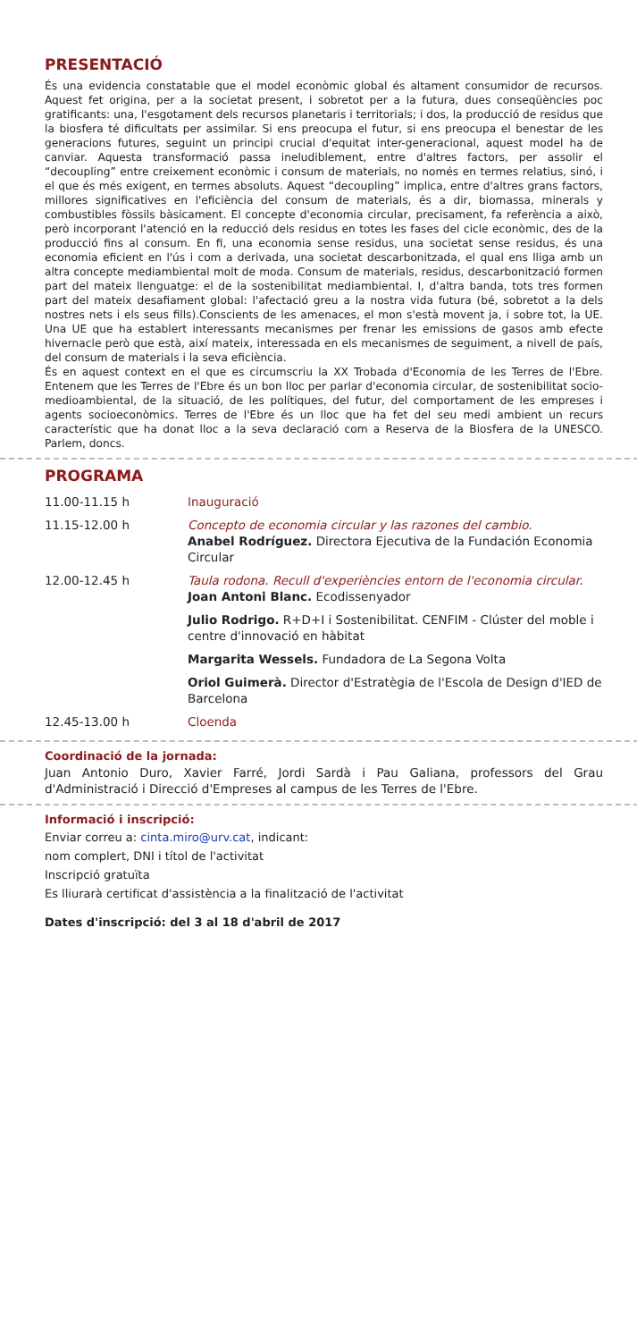PRESENTACIÓ
És una evidencia constatable que el model econòmic global és altament consumidor de recursos. Aquest fet origina, per a la societat present, i sobretot per a la futura, dues conseqüències poc gratificants: una, l'esgotament dels recursos planetaris i territorials; i dos, la producció de residus que la biosfera té dificultats per assimilar. Si ens preocupa el futur, si ens preocupa el benestar de les generacions futures, seguint un principi crucial d'equitat inter-generacional, aquest model ha de canviar. Aquesta transformació passa ineludiblement, entre d'altres factors, per assolir el “decoupling” entre creixement econòmic i consum de materials, no només en termes relatius, sinó, i el que és més exigent, en termes absoluts. Aquest “decoupling” implica, entre d'altres grans factors, millores significatives en l'eficiència del consum de materials, és a dir, biomassa, minerals y combustibles fòssils bàsicament. El concepte d'economia circular, precisament, fa referència a això, però incorporant l'atenció en la reducció dels residus en totes les fases del cicle econòmic, des de la producció fins al consum. En fi, una economia sense residus, una societat sense residus, és una economia eficient en l'ús i com a derivada, una societat descarbonitzada, el qual ens lliga amb un altra concepte mediambiental molt de moda. Consum de materials, residus, descarbonització formen part del mateix llenguatge: el de la sostenibilitat mediambiental. I, d'altra banda, tots tres formen part del mateix desafiament global: l'afectació greu a la nostra vida futura (bé, sobretot a la dels nostres nets i els seus fills).Conscients de les amenaces, el mon s'està movent ja, i sobre tot, la UE. Una UE que ha establert interessants mecanismes per frenar les emissions de gasos amb efecte hivernacle però que està, així mateix, interessada en els mecanismes de seguiment, a nivell de país, del consum de materials i la seva eficiència.
És en aquest context en el que es circumscriu la XX Trobada d'Economia de les Terres de l'Ebre. Entenem que les Terres de l'Ebre és un bon lloc per parlar d'economia circular, de sostenibilitat socio-medioambiental, de la situació, de les polítiques, del futur, del comportament de les empreses i agents socioeconòmics. Terres de l'Ebre és un lloc que ha fet del seu medi ambient un recurs característic que ha donat lloc a la seva declaració com a Reserva de la Biosfera de la UNESCO. Parlem, doncs.
PROGRAMA
| 11.00-11.15 h | Inauguració |
| 11.15-12.00 h | Concepto de economia circular y las razones del cambio. Anabel Rodríguez. Directora Ejecutiva de la Fundación Economia Circular |
| 12.00-12.45 h | Taula rodona. Recull d'experiències entorn de l'economia circular. Joan Antoni Blanc. Ecodissenyador Julio Rodrigo. R+D+I i Sostenibilitat. CENFIM - Clúster del moble i centre d'innovació en hàbitat Margarita Wessels. Fundadora de La Segona Volta Oriol Guimerà. Director d'Estratègia de l'Escola de Design d'IED de Barcelona |
| 12.45-13.00 h | Cloenda |
Coordinació de la jornada:
Juan Antonio Duro, Xavier Farré, Jordi Sardà i Pau Galiana, professors del Grau d'Administració i Direcció d'Empreses al campus de les Terres de l'Ebre.
Informació i inscripció:
Enviar correu a: cinta.miro@urv.cat, indicant:
nom complert, DNI i títol de l'activitat
Inscripció gratuïta
Es lliurarà certificat d'assistència a la finalització de l'activitat
Dates d'inscripció: del 3 al 18 d'abril de 2017